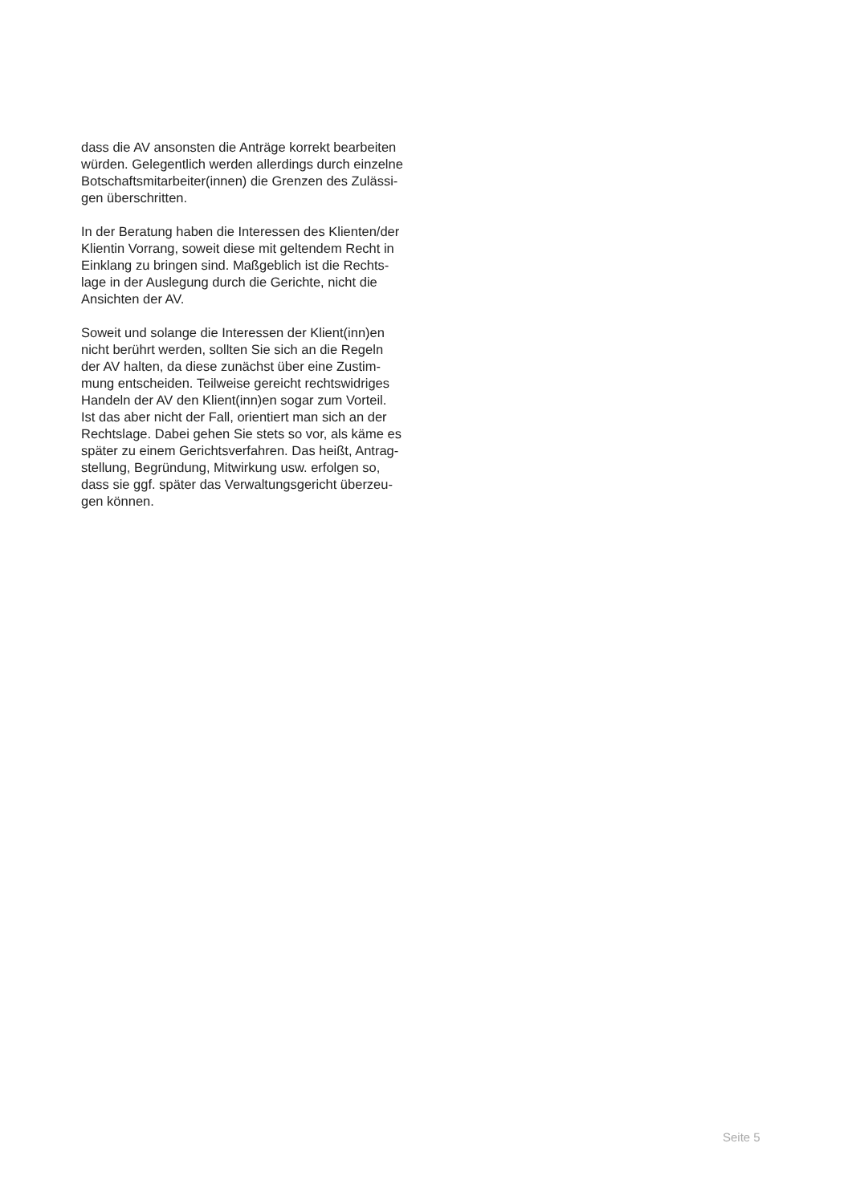dass die AV ansonsten die Anträge korrekt bearbeiten
würden. Gelegentlich werden allerdings durch einzelne
Botschaftsmitarbeiter(innen) die Grenzen des Zulässi-
gen überschritten.
In der Beratung haben die Interessen des Klienten/der
Klientin Vorrang, soweit diese mit geltendem Recht in
Einklang zu bringen sind. Maßgeblich ist die Rechts-
lage in der Auslegung durch die Gerichte, nicht die
Ansichten der AV.
Soweit und solange die Interessen der Klient(inn)en
nicht berührt werden, sollten Sie sich an die Regeln
der AV halten, da diese zunächst über eine Zustim-
mung entscheiden. Teilweise gereicht rechtswidriges
Handeln der AV den Klient(inn)en sogar zum Vorteil.
Ist das aber nicht der Fall, orientiert man sich an der
Rechtslage. Dabei gehen Sie stets so vor, als käme es
später zu einem Gerichtsverfahren. Das heißt, Antrag-
stellung, Begründung, Mitwirkung usw. erfolgen so,
dass sie ggf. später das Verwaltungsgericht überzeu-
gen können.
Seite 5